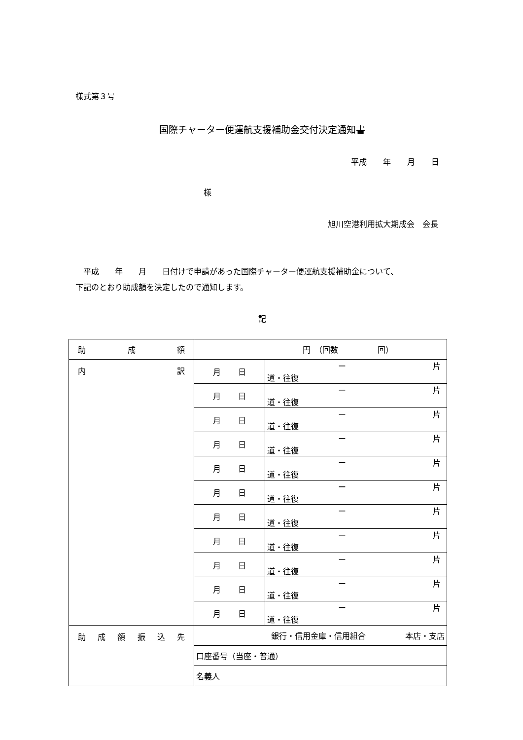様式第３号
国際チャーター便運航支援補助金交付決定通知書
平成 年 月 日
様
旭川空港利用拡大期成会　会長
　平成　　年　　月　　日付けで申請があった国際チャーター便運航支援補助金について、
下記のとおり助成額を決定したので通知します。
記
| 助 成 額 | 円 （回数 回） | |
| 内 訳 | 月 日 | ー 片道・往復 |
| | 月 日 | ー 片道・往復 |
| | 月 日 | ー 片道・往復 |
| | 月 日 | ー 片道・往復 |
| | 月 日 | ー 片道・往復 |
| | 月 日 | ー 片道・往復 |
| | 月 日 | ー 片道・往復 |
| | 月 日 | ー 片道・往復 |
| | 月 日 | ー 片道・往復 |
| | 月 日 | ー 片道・往復 |
| | 月 日 | ー 片道・往復 |
| 助 成 額 振 込 先 | 銀行・信用金庫・信用組合 本店・支店 | |
| | 口座番号（当座・普通） | |
| | 名義人 | |